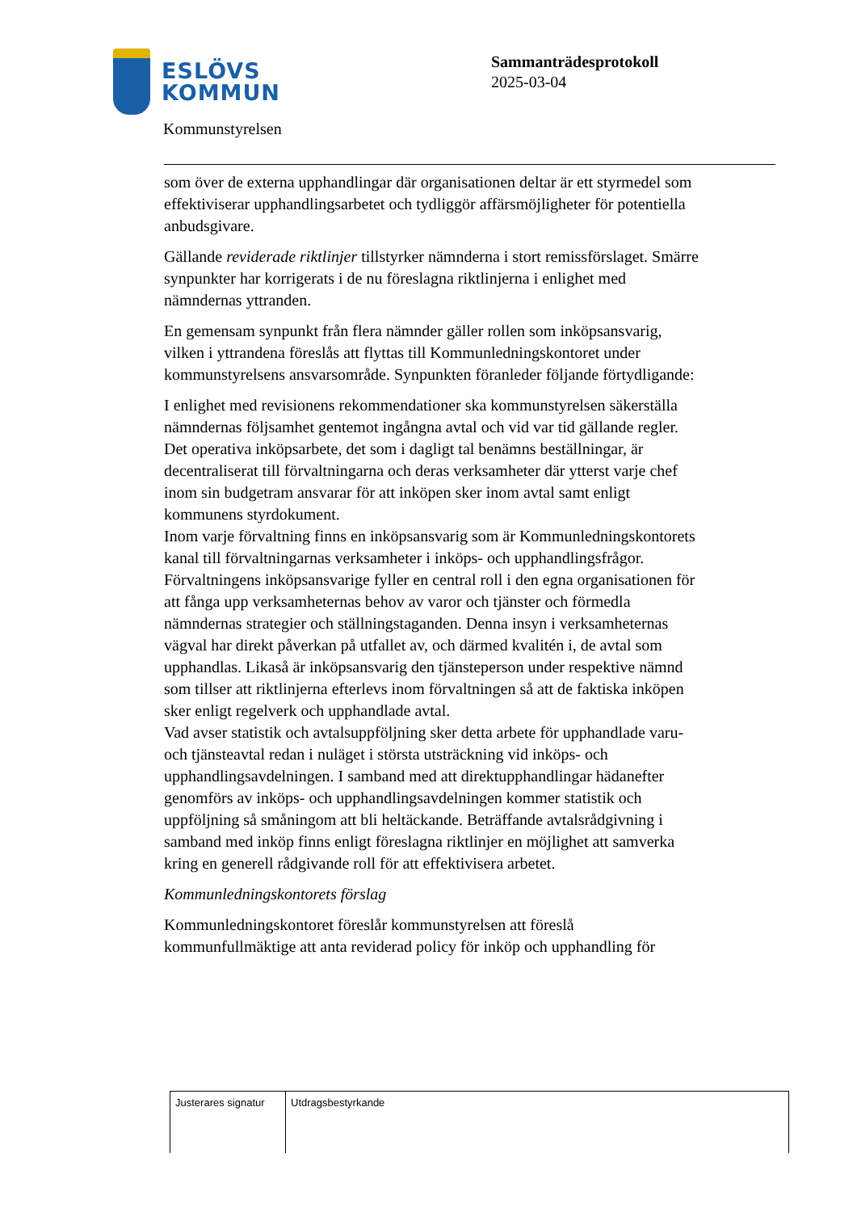ESLÖVS
KOMMUN
Sammanträdesprotokoll
2025-03-04
Kommunstyrelsen
som över de externa upphandlingar där organisationen deltar är ett styrmedel som effektiviserar upphandlingsarbetet och tydliggör affärsmöjligheter för potentiella anbudsgivare.
Gällande reviderade riktlinjer tillstyrker nämnderna i stort remissförslaget. Smärre synpunkter har korrigerats i de nu föreslagna riktlinjerna i enlighet med nämndernas yttranden.
En gemensam synpunkt från flera nämnder gäller rollen som inköpsansvarig, vilken i yttrandena föreslås att flyttas till Kommunledningskontoret under kommunstyrelsens ansvarsområde. Synpunkten föranleder följande förtydligande:
I enlighet med revisionens rekommendationer ska kommunstyrelsen säkerställa nämndernas följsamhet gentemot ingångna avtal och vid var tid gällande regler. Det operativa inköpsarbete, det som i dagligt tal benämns beställningar, är decentraliserat till förvaltningarna och deras verksamheter där ytterst varje chef inom sin budgetram ansvarar för att inköpen sker inom avtal samt enligt kommunens styrdokument.
Inom varje förvaltning finns en inköpsansvarig som är Kommunledningskontorets kanal till förvaltningarnas verksamheter i inköps- och upphandlingsfrågor. Förvaltningens inköpsansvarige fyller en central roll i den egna organisationen för att fånga upp verksamheternas behov av varor och tjänster och förmedla nämndernas strategier och ställningstaganden. Denna insyn i verksamheternas vägval har direkt påverkan på utfallet av, och därmed kvalitén i, de avtal som upphandlas. Likaså är inköpsansvarig den tjänsteperson under respektive nämnd som tillser att riktlinjerna efterlevs inom förvaltningen så att de faktiska inköpen sker enligt regelverk och upphandlade avtal.
Vad avser statistik och avtalsuppföljning sker detta arbete för upphandlade varu- och tjänsteavtal redan i nuläget i största utsträckning vid inköps- och upphandlingsavdelningen. I samband med att direktupphandlingar hädanefter genomförs av inköps- och upphandlingsavdelningen kommer statistik och uppföljning så småningom att bli heltäckande. Beträffande avtalsrådgivning i samband med inköp finns enligt föreslagna riktlinjer en möjlighet att samverka kring en generell rådgivande roll för att effektivisera arbetet.
Kommunledningskontorets förslag
Kommunledningskontoret föreslår kommunstyrelsen att föreslå kommunfullmäktige att anta reviderad policy för inköp och upphandling för
| Justerares signatur | Utdragsbestyrkande |